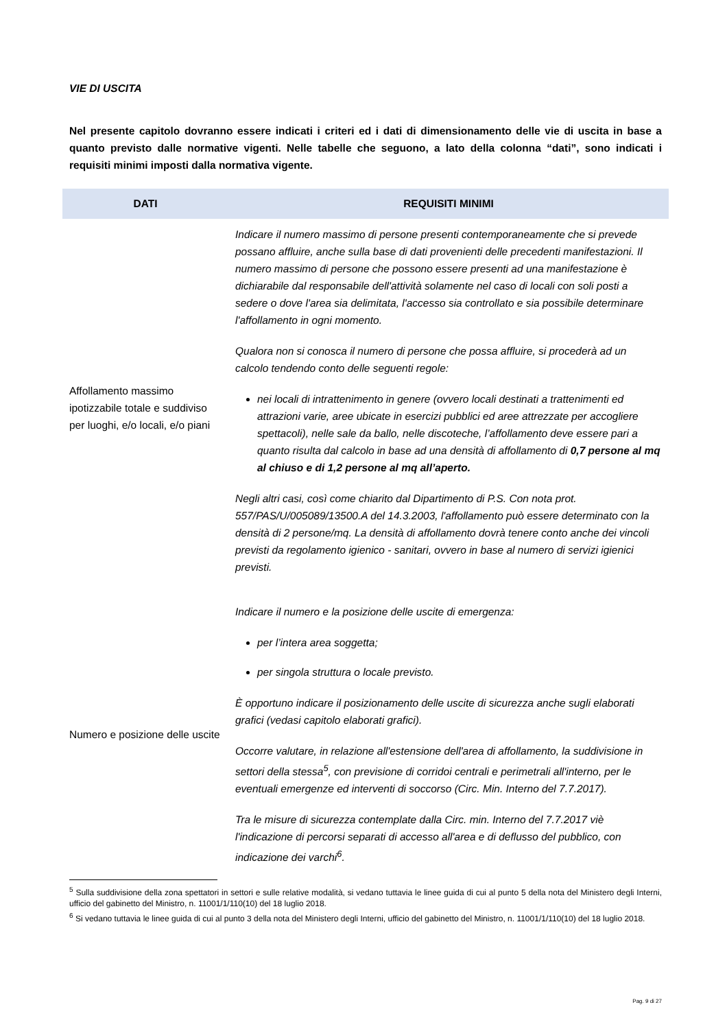VIE DI USCITA
Nel presente capitolo dovranno essere indicati i criteri ed i dati di dimensionamento delle vie di uscita in base a quanto previsto dalle normative vigenti. Nelle tabelle che seguono, a lato della colonna “dati”, sono indicati i requisiti minimi imposti dalla normativa vigente.
| DATI | REQUISITI MINIMI |
| --- | --- |
| Affollamento massimo ipotizzabile totale e suddiviso per luoghi, e/o locali, e/o piani | Indicare il numero massimo di persone presenti contemporaneamente che si prevede possano affluire, anche sulla base di dati provenienti delle precedenti manifestazioni. Il numero massimo di persone che possono essere presenti ad una manifestazione è dichiarabile dal responsabile dell'attività solamente nel caso di locali con soli posti a sedere o dove l'area sia delimitata, l'accesso sia controllato e sia possibile determinare l'affollamento in ogni momento. Qualora non si conosca il numero di persone che possa affluire, si procederà ad un calcolo tendendo conto delle seguenti regole: nei locali di intrattenimento in genere (ovvero locali destinati a trattenimenti ed attrazioni varie, aree ubicate in esercizi pubblici ed aree attrezzate per accogliere spettacoli), nelle sale da ballo, nelle discoteche, l’affollamento deve essere pari a quanto risulta dal calcolo in base ad una densità di affollamento di 0,7 persone al mq al chiuso e di 1,2 persone al mq all’aperto. Negli altri casi, così come chiarito dal Dipartimento di P.S. Con nota prot. 557/PAS/U/005089/13500.A del 14.3.2003, l'affollamento può essere determinato con la densità di 2 persone/mq. La densità di affollamento dovrà tenere conto anche dei vincoli previsti da regolamento igienico - sanitari, ovvero in base al numero di servizi igienici previsti. |
| Numero e posizione delle uscite | Indicare il numero e la posizione delle uscite di emergenza: per l’intera area soggetta; per singola struttura o locale previsto. È opportuno indicare il posizionamento delle uscite di sicurezza anche sugli elaborati grafici (vedasi capitolo elaborati grafici). Occorre valutare, in relazione all'estensione dell'area di affollamento, la suddivisione in settori della stessa<sup>5</sup>, con previsione di corridoi centrali e perimetrali all'interno, per le eventuali emergenze ed interventi di soccorso (Circ. Min. Interno del 7.7.2017). Tra le misure di sicurezza contemplate dalla Circ. min. Interno del 7.7.2017 viè l'indicazione di percorsi separati di accesso all'area e di deflusso del pubblico, con indicazione dei varchi<sup>6</sup>. |
<sup>5</sup> Sulla suddivisione della zona spettatori in settori e sulle relative modalità, si vedano tuttavia le linee guida di cui al punto 5 della nota del Ministero degli Interni, ufficio del gabinetto del Ministro, n. 11001/1/110(10) del 18 luglio 2018.
<sup>6</sup> Si vedano tuttavia le linee guida di cui al punto 3 della nota del Ministero degli Interni, ufficio del gabinetto del Ministro, n. 11001/1/110(10) del 18 luglio 2018.
Pag. 9 di 27